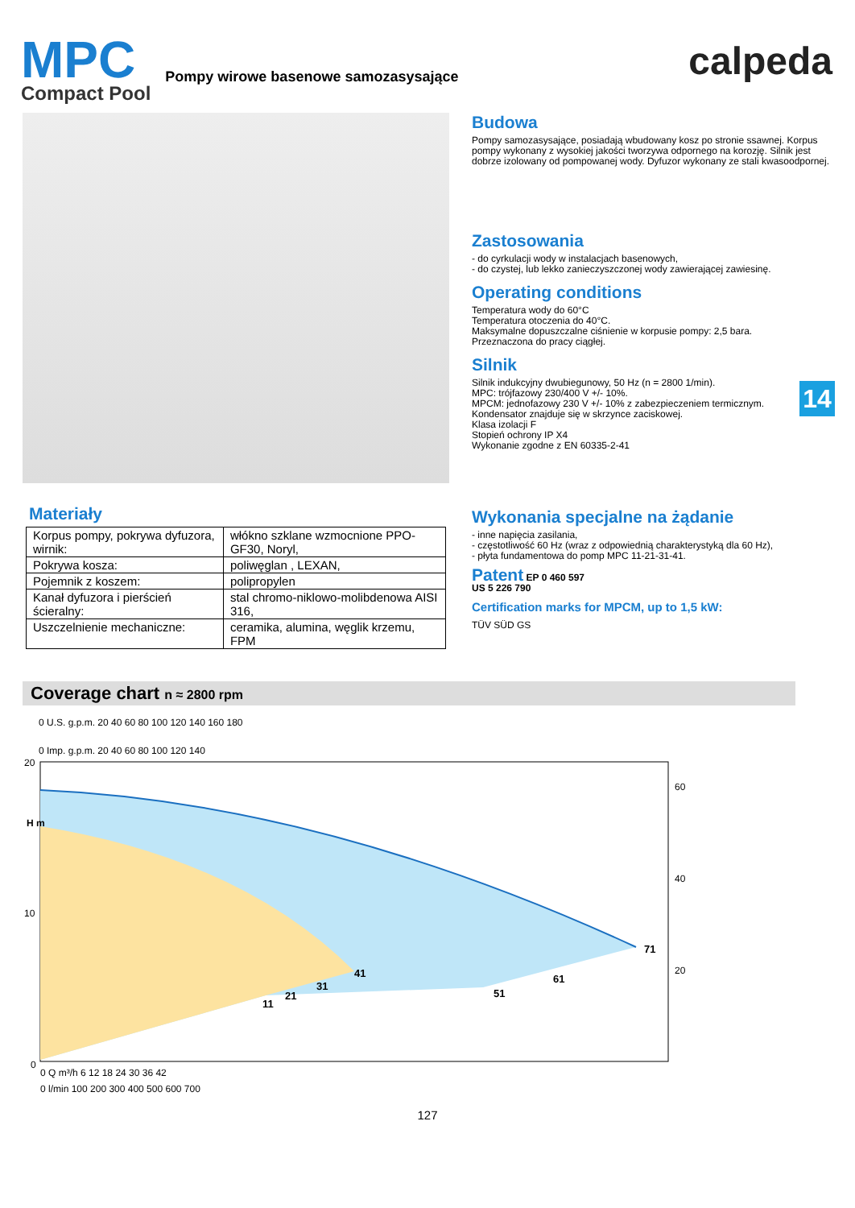MPC
Compact Pool
Pompy wirowe basenowe samozasysające
calpeda
Materiały
| Korpus pompy, pokrywa dyfuzora, wirnik: | włókno szklane wzmocnione PPO-GF30, Noryl, |
| Pokrywa kosza: | poliwęglan , LEXAN, |
| Pojemnik z koszem: | polipropylen |
| Kanał dyfuzora i pierścień ścieralny: | stal chromo-niklowo-molibdenowa AISI 316, |
| Uszczelnienie mechaniczne: | ceramika, alumina, węglik krzemu, FPM |
Budowa
Pompy samozasysające, posiadają wbudowany kosz po stronie ssawnej. Korpus pompy wykonany z wysokiej jakości tworzywa odpornego na korozję. Silnik jest dobrze izolowany od pompowanej wody. Dyfuzor wykonany ze stali kwasoodpornej.
Zastosowania
- do cyrkulacji wody w instalacjach basenowych,
- do czystej, lub lekko zanieczyszczonej wody zawierającej zawiesinę.
Operating conditions
Temperatura wody do 60°C
Temperatura otoczenia do 40°C.
Maksymalne dopuszczalne ciśnienie w korpusie pompy: 2,5 bara.
Przeznaczona do pracy ciągłej.
Silnik
Silnik indukcyjny dwubiegunowy, 50 Hz (n = 2800 1/min).
MPC: trójfazowy 230/400 V +/- 10%.
MPCM: jednofazowy 230 V +/- 10% z zabezpieczeniem termicznym.
Kondensator znajduje się w skrzynce zaciskowej.
Klasa izolacji F
Stopień ochrony IP X4
Wykonanie zgodne z EN 60335-2-41
Wykonania specjalne na żądanie
- inne napięcia zasilania,
- częstotliwość 60 Hz (wraz z odpowiednią charakterystyką dla 60 Hz),
- płyta fundamentowa do pomp MPC 11-21-31-41.
Patent EP 0 460 597
US 5 226 790
Certification marks for MPCM, up to 1,5 kW:
TÜV SÜD GS
14
Coverage chart n ≈ 2800 rpm
71
61
51
41
31
21
11
20
10
0
H m
60
40
20
0 Q m³/h 6 12 18 24 30 36 42
0 l/min 100 200 300 400 500 600 700
0 U.S. g.p.m. 20 40 60 80 100 120 140 160 180
0 Imp. g.p.m. 20 40 60 80 100 120 140
127